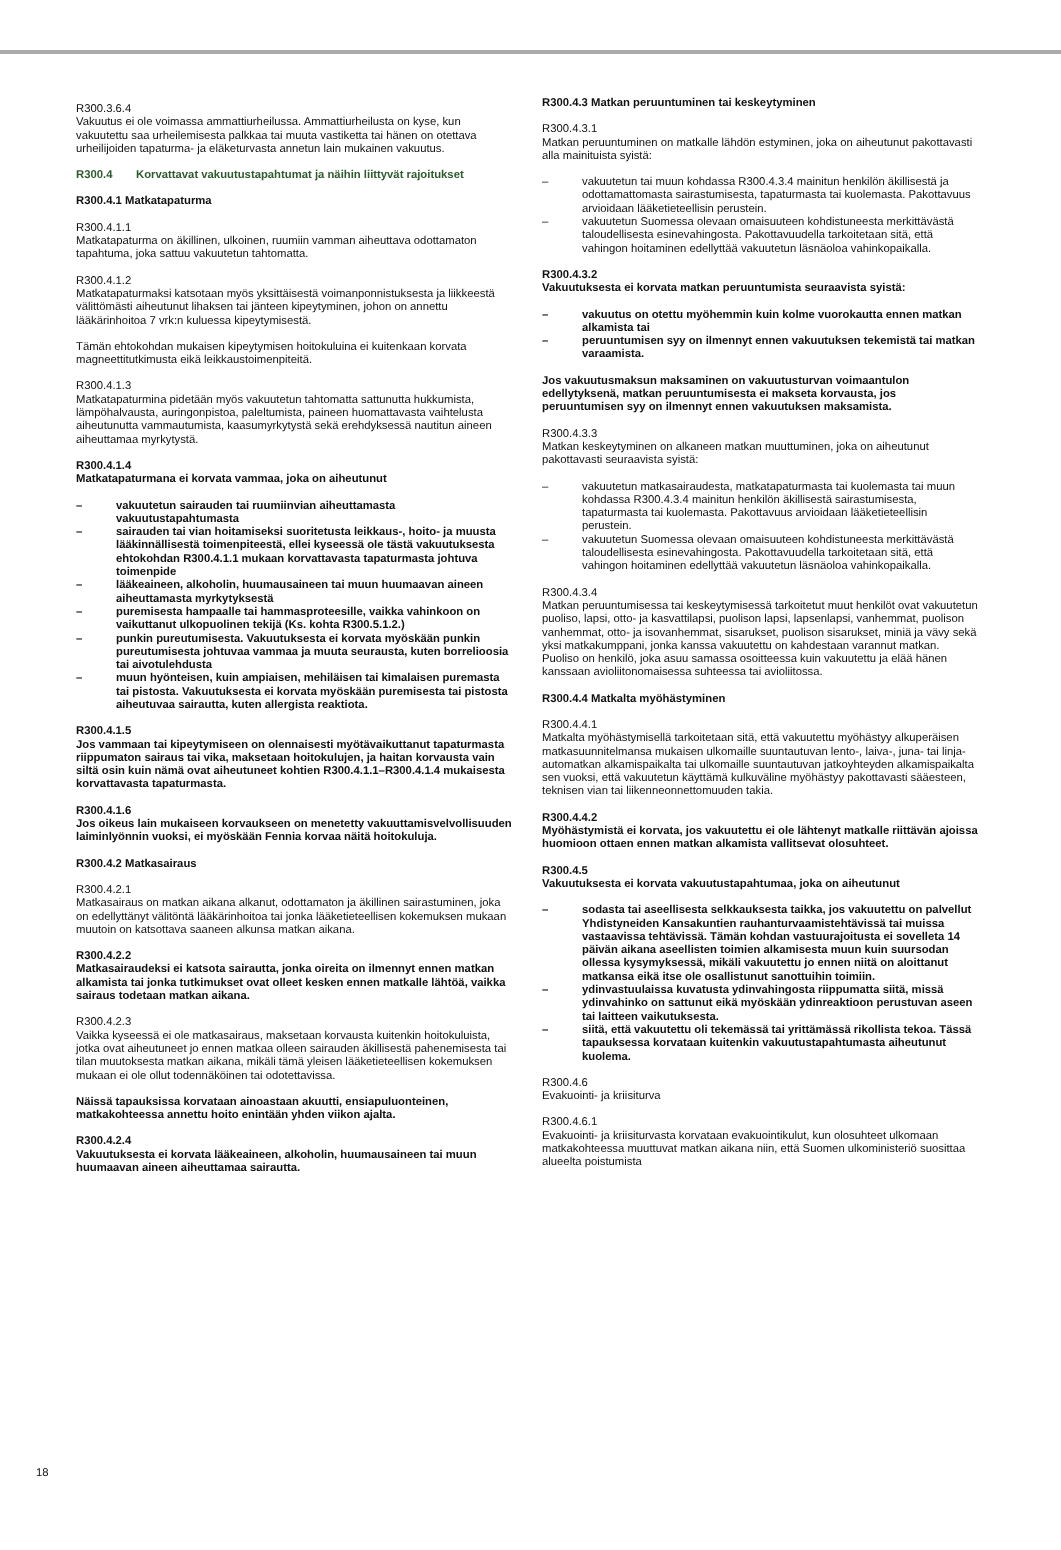R300.3.6.4
Vakuutus ei ole voimassa ammattiurheilussa. Ammattiurheilusta on kyse, kun vakuutettu saa urheilemisesta palkkaa tai muuta vastiketta tai hänen on otettava urheilijoiden tapaturma- ja eläketurvasta annetun lain mukainen vakuutus.
R300.4 Korvattavat vakuutustapahtumat ja näihin liittyvät rajoitukset
R300.4.1 Matkatapaturma
R300.4.1.1
Matkatapaturma on äkillinen, ulkoinen, ruumiin vamman aiheuttava odottamaton tapahtuma, joka sattuu vakuutetun tahtomatta.
R300.4.1.2
Matkatapaturmaksi katsotaan myös yksittäisestä voimanponnistuksesta ja liikkeestä välittömästi aiheutunut lihaksen tai jänteen kipeytyminen, johon on annettu lääkärinhoitoa 7 vrk:n kuluessa kipeytymisestä.
Tämän ehtokohdan mukaisen kipeytymisen hoitokuluina ei kuitenkaan korvata magneettitutkimusta eikä leikkaustoimenpiteitä.
R300.4.1.3
Matkatapaturmina pidetään myös vakuutetun tahtomatta sattunutta hukkumista, lämpöhalvausta, auringonpistoa, paleltumista, paineen huomattavasta vaihtelusta aiheutunutta vammautumista, kaasumyrkytystä sekä erehdyksessä nautitun aineen aiheuttamaa myrkytystä.
R300.4.1.4
Matkatapaturmana ei korvata vammaa, joka on aiheutunut
– vakuutetun sairauden tai ruumiinvian aiheuttamasta vakuutustapahtumasta
– sairauden tai vian hoitamiseksi suoritetusta leikkaus-, hoito- ja muusta lääkinnällisestä toimenpiteestä, ellei kyseessä ole tästä vakuutuksesta ehtokohdan R300.4.1.1 mukaan korvattavasta tapaturmasta johtuva toimenpide
– lääkeaineen, alkoholin, huumausaineen tai muun huumaavan aineen aiheuttamasta myrkytyksestä
– puremisesta hampaalle tai hammasproteesille, vaikka vahinkoon on vaikuttanut ulkopuolinen tekijä (Ks. kohta R300.5.1.2.)
– punkin pureutumisesta. Vakuutuksesta ei korvata myöskään punkin pureutumisesta johtuvaa vammaa ja muuta seurausta, kuten borrelioosia tai aivotulehdusta
– muun hyönteisen, kuin ampiaisen, mehiläisen tai kimalaisen puremasta tai pistosta. Vakuutuksesta ei korvata myöskään puremisesta tai pistosta aiheutuvaa sairautta, kuten allergista reaktiota.
R300.4.1.5
Jos vammaan tai kipeytymiseen on olennaisesti myötävaikuttanut tapaturmasta riippumaton sairaus tai vika, maksetaan hoitokulujen, ja haitan korvausta vain siltä osin kuin nämä ovat aiheutuneet kohtien R300.4.1.1–R300.4.1.4 mukaisesta korvattavasta tapaturmasta.
R300.4.1.6
Jos oikeus lain mukaiseen korvaukseen on menetetty vakuuttamisvelvollisuuden laiminlyönnin vuoksi, ei myöskään Fennia korvaa näitä hoitokuluja.
R300.4.2 Matkasairaus
R300.4.2.1
Matkasairaus on matkan aikana alkanut, odottamaton ja äkillinen sairastuminen, joka on edellyttänyt välitöntä lääkärinhoitoa tai jonka lääketieteellisen kokemuksen mukaan muutoin on katsottava saaneen alkunsa matkan aikana.
R300.4.2.2
Matkasairaudeksi ei katsota sairautta, jonka oireita on ilmennyt ennen matkan alkamista tai jonka tutkimukset ovat olleet kesken ennen matkalle lähtöä, vaikka sairaus todetaan matkan aikana.
R300.4.2.3
Vaikka kyseessä ei ole matkasairaus, maksetaan korvausta kuitenkin hoitokuluista, jotka ovat aiheutuneet jo ennen matkaa olleen sairauden äkillisestä pahenemisesta tai tilan muutoksesta matkan aikana, mikäli tämä yleisen lääketieteellisen kokemuksen mukaan ei ole ollut todennäköinen tai odotettavissa.
Näissä tapauksissa korvataan ainoastaan akuutti, ensiapuluonteinen, matkakohteessa annettu hoito enintään yhden viikon ajalta.
R300.4.2.4
Vakuutuksesta ei korvata lääkeaineen, alkoholin, huumausaineen tai muun huumaavan aineen aiheuttamaa sairautta.
R300.4.3 Matkan peruuntuminen tai keskeytyminen
R300.4.3.1
Matkan peruuntuminen on matkalle lähdön estyminen, joka on aiheutunut pakottavasti alla mainituista syistä:
– vakuutetun tai muun kohdassa R300.4.3.4 mainitun henkilön äkillisestä ja odottamattomasta sairastumisesta, tapaturmasta tai kuolemasta. Pakottavuus arvioidaan lääketieteellisin perustein.
– vakuutetun Suomessa olevaan omaisuuteen kohdistuneesta merkittävästä taloudellisesta esinevahingosta. Pakottavuudella tarkoitetaan sitä, että vahingon hoitaminen edellyttää vakuutetun läsnäoloa vahinkopaikalla.
R300.4.3.2
Vakuutuksesta ei korvata matkan peruuntumista seuraavista syistä:
– vakuutus on otettu myöhemmin kuin kolme vuorokautta ennen matkan alkamista tai
– peruuntumisen syy on ilmennyt ennen vakuutuksen tekemistä tai matkan varaamista.
Jos vakuutusmaksun maksaminen on vakuutusturvan voimaantulon edellytyksenä, matkan peruuntumisesta ei makseta korvausta, jos peruuntumisen syy on ilmennyt ennen vakuutuksen maksamista.
R300.4.3.3
Matkan keskeytyminen on alkaneen matkan muuttuminen, joka on aiheutunut pakottavasti seuraavista syistä:
– vakuutetun matkasairaudesta, matkatapaturmasta tai kuolemasta tai muun kohdassa R300.4.3.4 mainitun henkilön äkillisestä sairastumisesta, tapaturmasta tai kuolemasta. Pakottavuus arvioidaan lääketieteellisin perustein.
– vakuutetun Suomessa olevaan omaisuuteen kohdistuneesta merkittävästä taloudellisesta esinevahingosta. Pakottavuudella tarkoitetaan sitä, että vahingon hoitaminen edellyttää vakuutetun läsnäoloa vahinkopaikalla.
R300.4.3.4
Matkan peruuntumisessa tai keskeytymisessä tarkoitetut muut henkilöt ovat vakuutetun puoliso, lapsi, otto- ja kasvattilapsi, puolison lapsi, lapsenlapsi, vanhemmat, puolison vanhemmat, otto- ja isovanhemmat, sisarukset, puolison sisarukset, miniä ja vävy sekä yksi matkakumppani, jonka kanssa vakuutettu on kahdestaan varannut matkan. Puoliso on henkilö, joka asuu samassa osoitteessa kuin vakuutettu ja elää hänen kanssaan avioliitonomaisessa suhteessa tai avioliitossa.
R300.4.4 Matkalta myöhästyminen
R300.4.4.1
Matkalta myöhästymisellä tarkoitetaan sitä, että vakuutettu myöhästyy alkuperäisen matkasuunnitelmansa mukaisen ulkomaille suuntautuvan lento-, laiva-, juna- tai linja-automatkan alkamispaikalta tai ulkomaille suuntautuvan jatkoyhteyden alkamispaikalta sen vuoksi, että vakuutetun käyttämä kulkuväline myöhästyy pakottavasti sääesteen, teknisen vian tai liikenneonnettomuuden takia.
R300.4.4.2
Myöhästymistä ei korvata, jos vakuutettu ei ole lähtenyt matkalle riittävän ajoissa huomioon ottaen ennen matkan alkamista vallitsevat olosuhteet.
R300.4.5
Vakuutuksesta ei korvata vakuutustapahtumaa, joka on aiheutunut
– sodasta tai aseellisesta selkkauksesta taikka, jos vakuutettu on palvellut Yhdistyneiden Kansakuntien rauhanturvaamistehtävissä tai muissa vastaavissa tehtävissä. Tämän kohdan vastuurajoitusta ei sovelleta 14 päivän aikana aseellisten toimien alkamisesta muun kuin suursodan ollessa kysymyksessä, mikäli vakuutettu jo ennen niitä on aloittanut matkansa eikä itse ole osallistunut sanottuihin toimiin.
– ydinvastuulaissa kuvatusta ydinvahingosta riippumatta siitä, missä ydinvahinko on sattunut eikä myöskään ydinreaktioon perustuvan aseen tai laitteen vaikutuksesta.
– siitä, että vakuutettu oli tekemässä tai yrittämässä rikollista tekoa. Tässä tapauksessa korvataan kuitenkin vakuutustapahtumasta aiheutunut kuolema.
R300.4.6
Evakuointi- ja kriisiturva
R300.4.6.1
Evakuointi- ja kriisiturvasta korvataan evakuointikulut, kun olosuhteet ulkomaan matkakohteessa muuttuvat matkan aikana niin, että Suomen ulkoministeriö suosittaa alueelta poistumista
18